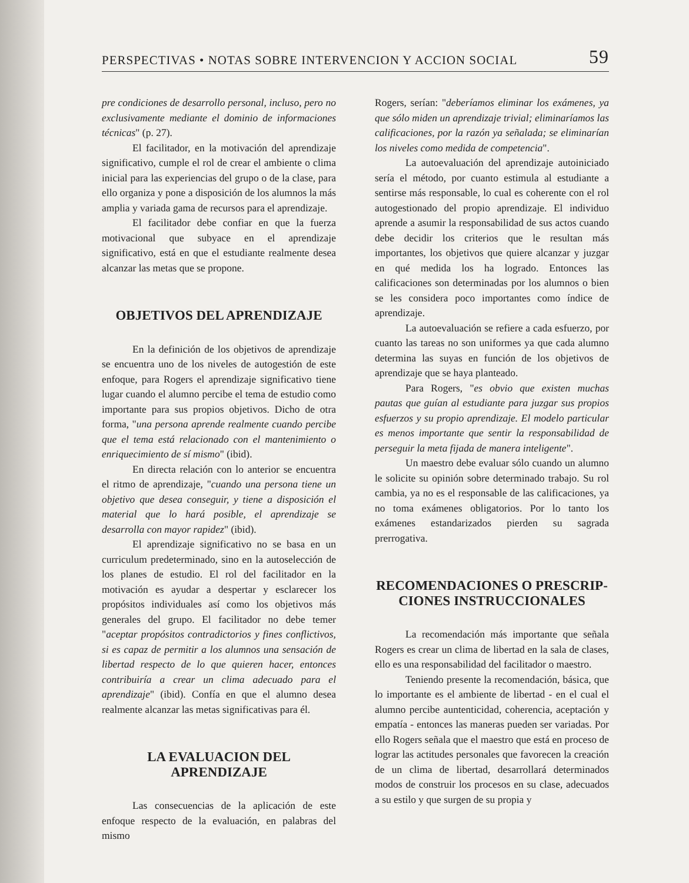PERSPECTIVAS • NOTAS SOBRE INTERVENCION Y ACCION SOCIAL 59
pre condiciones de desarrollo personal, incluso, pero no exclusivamente mediante el dominio de informaciones técnicas" (p. 27).
El facilitador, en la motivación del aprendizaje significativo, cumple el rol de crear el ambiente o clima inicial para las experiencias del grupo o de la clase, para ello organiza y pone a disposición de los alumnos la más amplia y variada gama de recursos para el aprendizaje.
El facilitador debe confiar en que la fuerza motivacional que subyace en el aprendizaje significativo, está en que el estudiante realmente desea alcanzar las metas que se propone.
OBJETIVOS DEL APRENDIZAJE
En la definición de los objetivos de aprendizaje se encuentra uno de los niveles de autogestión de este enfoque, para Rogers el aprendizaje significativo tiene lugar cuando el alumno percibe el tema de estudio como importante para sus propios objetivos. Dicho de otra forma, "una persona aprende realmente cuando percibe que el tema está relacionado con el mantenimiento o enriquecimiento de sí mismo" (ibid).
En directa relación con lo anterior se encuentra el ritmo de aprendizaje, "cuando una persona tiene un objetivo que desea conseguir, y tiene a disposición el material que lo hará posible, el aprendizaje se desarrolla con mayor rapidez" (ibid).
El aprendizaje significativo no se basa en un curriculum predeterminado, sino en la autoselección de los planes de estudio. El rol del facilitador en la motivación es ayudar a despertar y esclarecer los propósitos individuales así como los objetivos más generales del grupo. El facilitador no debe temer "aceptar propósitos contradictorios y fines conflictivos, si es capaz de permitir a los alumnos una sensación de libertad respecto de lo que quieren hacer, entonces contribuiría a crear un clima adecuado para el aprendizaje" (ibid). Confía en que el alumno desea realmente alcanzar las metas significativas para él.
LA EVALUACION DEL APRENDIZAJE
Las consecuencias de la aplicación de este enfoque respecto de la evaluación, en palabras del mismo
Rogers, serían: "deberíamos eliminar los exámenes, ya que sólo miden un aprendizaje trivial; eliminaríamos las calificaciones, por la razón ya señalada; se eliminarían los niveles como medida de competencia".
La autoevaluación del aprendizaje autoiniciado sería el método, por cuanto estimula al estudiante a sentirse más responsable, lo cual es coherente con el rol autogestionado del propio aprendizaje. El individuo aprende a asumir la responsabilidad de sus actos cuando debe decidir los criterios que le resultan más importantes, los objetivos que quiere alcanzar y juzgar en qué medida los ha logrado. Entonces las calificaciones son determinadas por los alumnos o bien se les considera poco importantes como índice de aprendizaje.
La autoevaluación se refiere a cada esfuerzo, por cuanto las tareas no son uniformes ya que cada alumno determina las suyas en función de los objetivos de aprendizaje que se haya planteado.
Para Rogers, "es obvio que existen muchas pautas que guían al estudiante para juzgar sus propios esfuerzos y su propio aprendizaje. El modelo particular es menos importante que sentir la responsabilidad de perseguir la meta fijada de manera inteligente".
Un maestro debe evaluar sólo cuando un alumno le solicite su opinión sobre determinado trabajo. Su rol cambia, ya no es el responsable de las calificaciones, ya no toma exámenes obligatorios. Por lo tanto los exámenes estandarizados pierden su sagrada prerrogativa.
RECOMENDACIONES O PRESCRIP-
CIONES INSTRUCCIONALES
La recomendación más importante que señala Rogers es crear un clima de libertad en la sala de clases, ello es una responsabilidad del facilitador o maestro.
Teniendo presente la recomendación, básica, que lo importante es el ambiente de libertad - en el cual el alumno percibe auntenticidad, coherencia, aceptación y empatía - entonces las maneras pueden ser variadas. Por ello Rogers señala que el maestro que está en proceso de lograr las actitudes personales que favorecen la creación de un clima de libertad, desarrollará determinados modos de construir los procesos en su clase, adecuados a su estilo y que surgen de su propia y